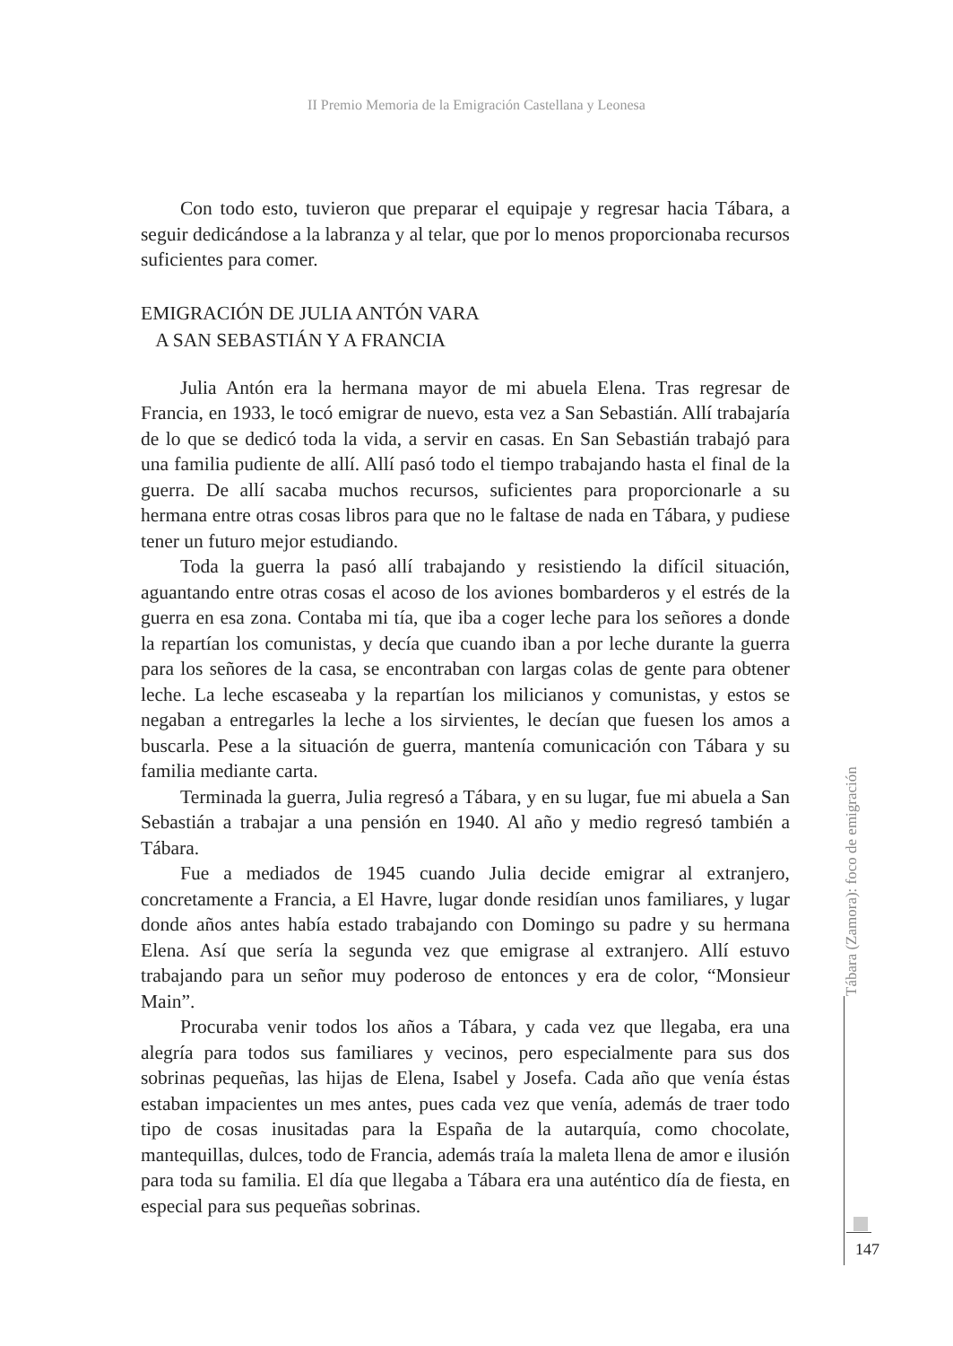II Premio Memoria de la Emigración Castellana y Leonesa
Con todo esto, tuvieron que preparar el equipaje y regresar hacia Tábara, a seguir dedicándose a la labranza y al telar, que por lo menos proporcionaba recursos suficientes para comer.
EMIGRACIÓN DE JULIA ANTÓN VARA
A SAN SEBASTIÁN Y A FRANCIA
Julia Antón era la hermana mayor de mi abuela Elena. Tras regresar de Francia, en 1933, le tocó emigrar de nuevo, esta vez a San Sebastián. Allí trabajaría de lo que se dedicó toda la vida, a servir en casas. En San Sebastián trabajó para una familia pudiente de allí. Allí pasó todo el tiempo trabajando hasta el final de la guerra. De allí sacaba muchos recursos, suficientes para proporcionarle a su hermana entre otras cosas libros para que no le faltase de nada en Tábara, y pudiese tener un futuro mejor estudiando.
Toda la guerra la pasó allí trabajando y resistiendo la difícil situación, aguantando entre otras cosas el acoso de los aviones bombarderos y el estrés de la guerra en esa zona. Contaba mi tía, que iba a coger leche para los señores a donde la repartían los comunistas, y decía que cuando iban a por leche durante la guerra para los señores de la casa, se encontraban con largas colas de gente para obtener leche. La leche escaseaba y la repartían los milicianos y comunistas, y estos se negaban a entregarles la leche a los sirvientes, le decían que fuesen los amos a buscarla. Pese a la situación de guerra, mantenía comunicación con Tábara y su familia mediante carta.
Terminada la guerra, Julia regresó a Tábara, y en su lugar, fue mi abuela a San Sebastián a trabajar a una pensión en 1940. Al año y medio regresó también a Tábara.
Fue a mediados de 1945 cuando Julia decide emigrar al extranjero, concretamente a Francia, a El Havre, lugar donde residían unos familiares, y lugar donde años antes había estado trabajando con Domingo su padre y su hermana Elena. Así que sería la segunda vez que emigrase al extranjero. Allí estuvo trabajando para un señor muy poderoso de entonces y era de color, “Monsieur Main”.
Procuraba venir todos los años a Tábara, y cada vez que llegaba, era una alegría para todos sus familiares y vecinos, pero especialmente para sus dos sobrinas pequeñas, las hijas de Elena, Isabel y Josefa. Cada año que venía éstas estaban impacientes un mes antes, pues cada vez que venía, además de traer todo tipo de cosas inusitadas para la España de la autarquía, como chocolate, mantequillas, dulces, todo de Francia, además traía la maleta llena de amor e ilusión para toda su familia. El día que llegaba a Tábara era una auténtico día de fiesta, en especial para sus pequeñas sobrinas.
Tábara (Zamora): foco de emigración
147